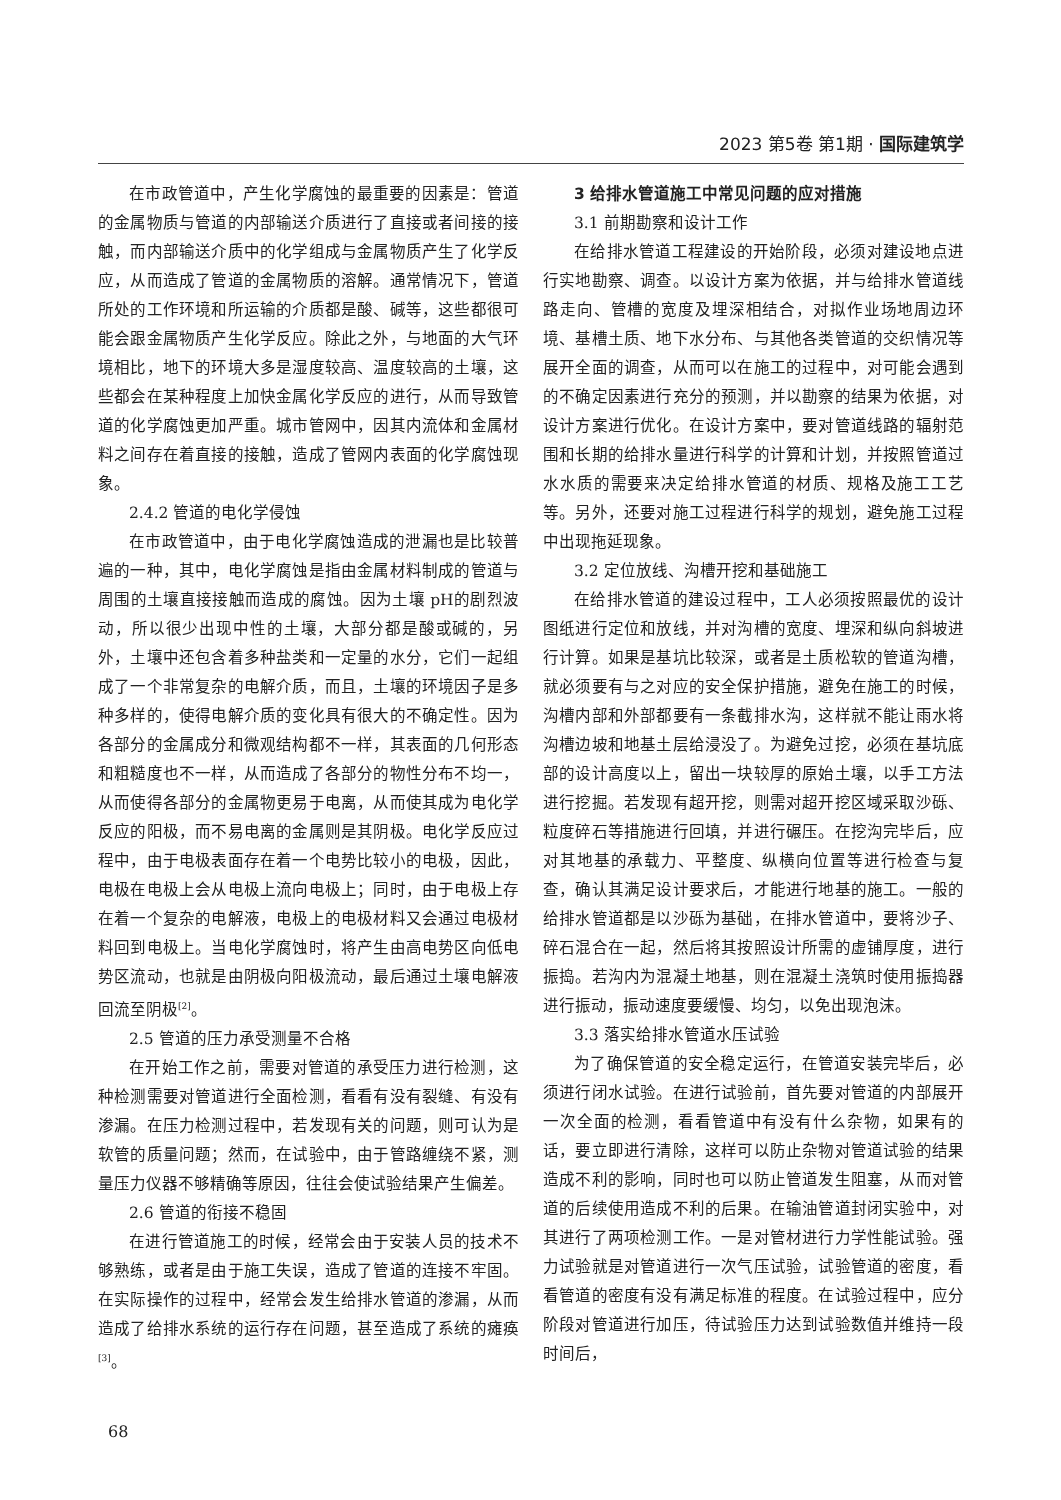2023 第5卷 第1期 · 国际建筑学
在市政管道中，产生化学腐蚀的最重要的因素是：管道的金属物质与管道的内部输送介质进行了直接或者间接的接触，而内部输送介质中的化学组成与金属物质产生了化学反应，从而造成了管道的金属物质的溶解。通常情况下，管道所处的工作环境和所运输的介质都是酸、碱等，这些都很可能会跟金属物质产生化学反应。除此之外，与地面的大气环境相比，地下的环境大多是湿度较高、温度较高的土壤，这些都会在某种程度上加快金属化学反应的进行，从而导致管道的化学腐蚀更加严重。城市管网中，因其内流体和金属材料之间存在着直接的接触，造成了管网内表面的化学腐蚀现象。
2.4.2 管道的电化学侵蚀
在市政管道中，由于电化学腐蚀造成的泄漏也是比较普遍的一种，其中，电化学腐蚀是指由金属材料制成的管道与周围的土壤直接接触而造成的腐蚀。因为土壤 pH的剧烈波动，所以很少出现中性的土壤，大部分都是酸或碱的，另外，土壤中还包含着多种盐类和一定量的水分，它们一起组成了一个非常复杂的电解介质，而且，土壤的环境因子是多种多样的，使得电解介质的变化具有很大的不确定性。因为各部分的金属成分和微观结构都不一样，其表面的几何形态和粗糙度也不一样，从而造成了各部分的物性分布不均一，从而使得各部分的金属物更易于电离，从而使其成为电化学反应的阳极，而不易电离的金属则是其阴极。电化学反应过程中，由于电极表面存在着一个电势比较小的电极，因此，电极在电极上会从电极上流向电极上；同时，由于电极上存在着一个复杂的电解液，电极上的电极材料又会通过电极材料回到电极上。当电化学腐蚀时，将产生由高电势区向低电势区流动，也就是由阴极向阳极流动，最后通过土壤电解液回流至阴极<sup>[2]</sup>。
2.5 管道的压力承受测量不合格
在开始工作之前，需要对管道的承受压力进行检测，这种检测需要对管道进行全面检测，看看有没有裂缝、有没有渗漏。在压力检测过程中，若发现有关的问题，则可认为是软管的质量问题；然而，在试验中，由于管路缠绕不紧，测量压力仪器不够精确等原因，往往会使试验结果产生偏差。
2.6 管道的衔接不稳固
在进行管道施工的时候，经常会由于安装人员的技术不够熟练，或者是由于施工失误，造成了管道的连接不牢固。在实际操作的过程中，经常会发生给排水管道的渗漏，从而造成了给排水系统的运行存在问题，甚至造成了系统的瘫痪<sup>[3]</sup>。
3 给排水管道施工中常见问题的应对措施
3.1 前期勘察和设计工作
在给排水管道工程建设的开始阶段，必须对建设地点进行实地勘察、调查。以设计方案为依据，并与给排水管道线路走向、管槽的宽度及埋深相结合，对拟作业场地周边环境、基槽土质、地下水分布、与其他各类管道的交织情况等展开全面的调查，从而可以在施工的过程中，对可能会遇到的不确定因素进行充分的预测，并以勘察的结果为依据，对设计方案进行优化。在设计方案中，要对管道线路的辐射范围和长期的给排水量进行科学的计算和计划，并按照管道过水水质的需要来决定给排水管道的材质、规格及施工工艺等。另外，还要对施工过程进行科学的规划，避免施工过程中出现拖延现象。
3.2 定位放线、沟槽开挖和基础施工
在给排水管道的建设过程中，工人必须按照最优的设计图纸进行定位和放线，并对沟槽的宽度、埋深和纵向斜坡进行计算。如果是基坑比较深，或者是土质松软的管道沟槽，就必须要有与之对应的安全保护措施，避免在施工的时候，沟槽内部和外部都要有一条截排水沟，这样就不能让雨水将沟槽边坡和地基土层给浸没了。为避免过挖，必须在基坑底部的设计高度以上，留出一块较厚的原始土壤，以手工方法进行挖掘。若发现有超开挖，则需对超开挖区域采取沙砾、粒度碎石等措施进行回填，并进行碾压。在挖沟完毕后，应对其地基的承载力、平整度、纵横向位置等进行检查与复查，确认其满足设计要求后，才能进行地基的施工。一般的给排水管道都是以沙砾为基础，在排水管道中，要将沙子、碎石混合在一起，然后将其按照设计所需的虚铺厚度，进行振捣。若沟内为混凝土地基，则在混凝土浇筑时使用振捣器进行振动，振动速度要缓慢、均匀，以免出现泡沫。
3.3 落实给排水管道水压试验
为了确保管道的安全稳定运行，在管道安装完毕后，必须进行闭水试验。在进行试验前，首先要对管道的内部展开一次全面的检测，看看管道中有没有什么杂物，如果有的话，要立即进行清除，这样可以防止杂物对管道试验的结果造成不利的影响，同时也可以防止管道发生阻塞，从而对管道的后续使用造成不利的后果。在输油管道封闭实验中，对其进行了两项检测工作。一是对管材进行力学性能试验。强力试验就是对管道进行一次气压试验，试验管道的密度，看看管道的密度有没有满足标准的程度。在试验过程中，应分阶段对管道进行加压，待试验压力达到试验数值并维持一段时间后，
68